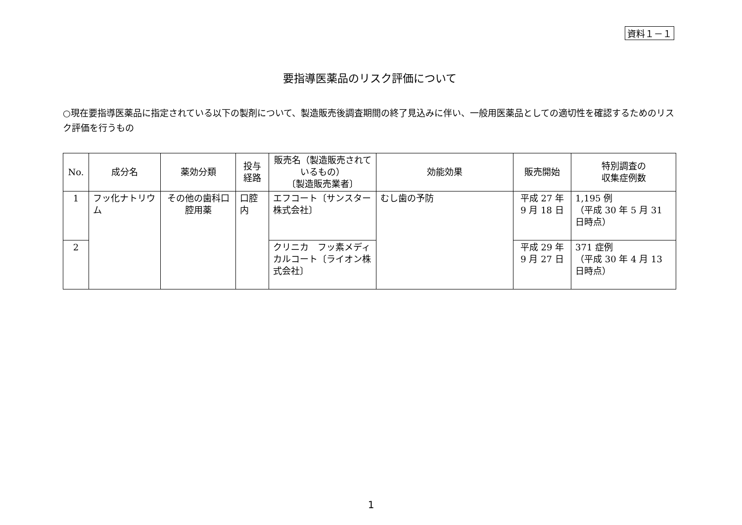資料１－１
要指導医薬品のリスク評価について
○現在要指導医薬品に指定されている以下の製剤について、製造販売後調査期間の終了見込みに伴い、一般用医薬品としての適切性を確認するためのリスク評価を行うもの
| No. | 成分名 | 薬効分類 | 投与 経路 | 販売名（製造販売されているもの） 〔製造販売業者〕 | 効能効果 | 販売開始 | 特別調査の 収集症例数 |
| --- | --- | --- | --- | --- | --- | --- | --- |
| 1 | フッ化ナトリウム | その他の歯科口腔用薬 | 口腔内 | エフコート〔サンスター株式会社〕 | むし歯の予防 | 平成 27 年 9 月 18 日 | 1,195 例 （平成 30 年 5 月 31 日時点） |
| 2 | | | | クリニカ フッ素メディカルコート〔ライオン株式会社〕 | | 平成 29 年 9 月 27 日 | 371 症例 （平成 30 年 4 月 13 日時点） |
1